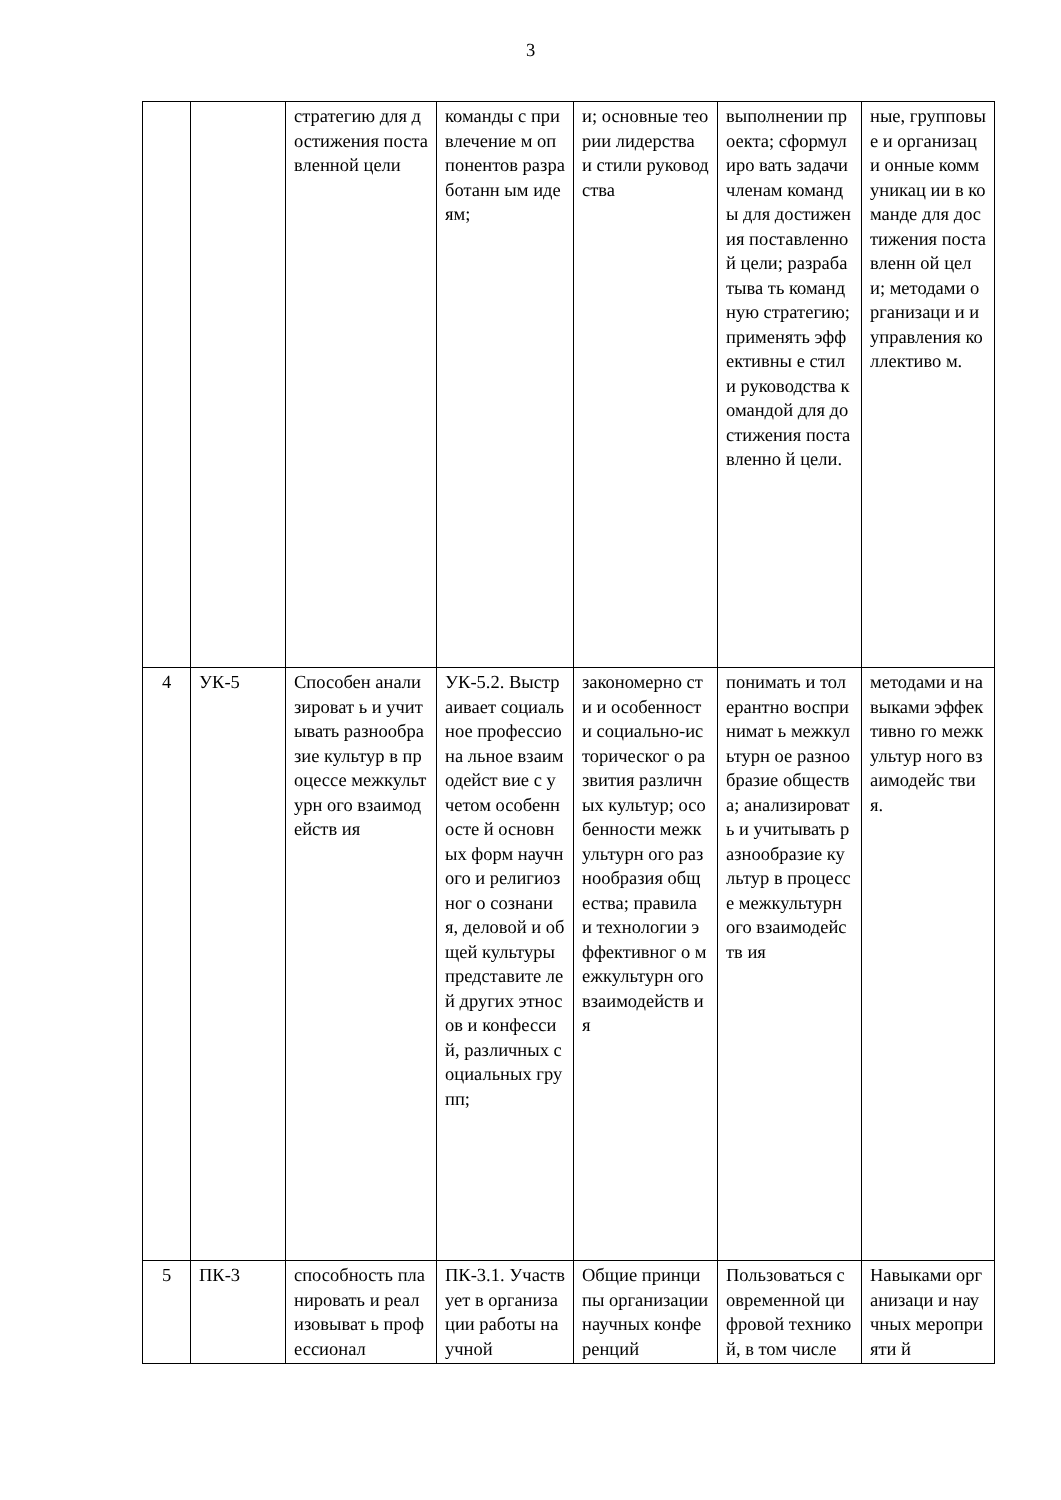3
| | | стратегию для достижения поставленной цели | команды с привлечение м оппонентов разработанн ым идеям; | и; основные теории лидерства и стили руководства | выполнении проекта; сформулиро вать задачи членам команды для достижения поставленно й цели; разрабатыва ть командную стратегию; применять эффективны е стили руководства командой для достижения поставленно й цели. | ные, групповые и организаци онные коммуникац ии в команде для достижения поставленн ой цели; методами организаци и и управления коллективо м. |
| 4 | УК-5 | Способен анализироват ь и учитывать разнообразие культур в процессе межкультурн ого взаимодейств ия | УК-5.2. Выстраивает социальное профессиона льное взаимодейст вие с учетом особенносте й основных форм научного и религиозног о сознания, деловой и общей культуры представите лей других этносов и конфессий, различных социальных групп; | закономерно сти и особенности социально-историческог о развития различных культур; особенности межкультурн ого разнообразия общества; правила и технологии эффективног о межкультурн ого взаимодейств ия | понимать и толерантно воспринимат ь межкультурн ое разнообразие общества; анализироват ь и учитывать разнообразие культур в процессе межкультурн ого взаимодейств ия | методами и навыками эффективно го межкультур ного взаимодейс твия. |
| 5 | ПК-3 | способность планировать и реализовыват ь профессионал | ПК-3.1. Участвует в организации работы научной | Общие принципы организации научных конференций | Пользоваться современной цифровой техникой, в том числе | Навыками организаци и научных мероприяти й |